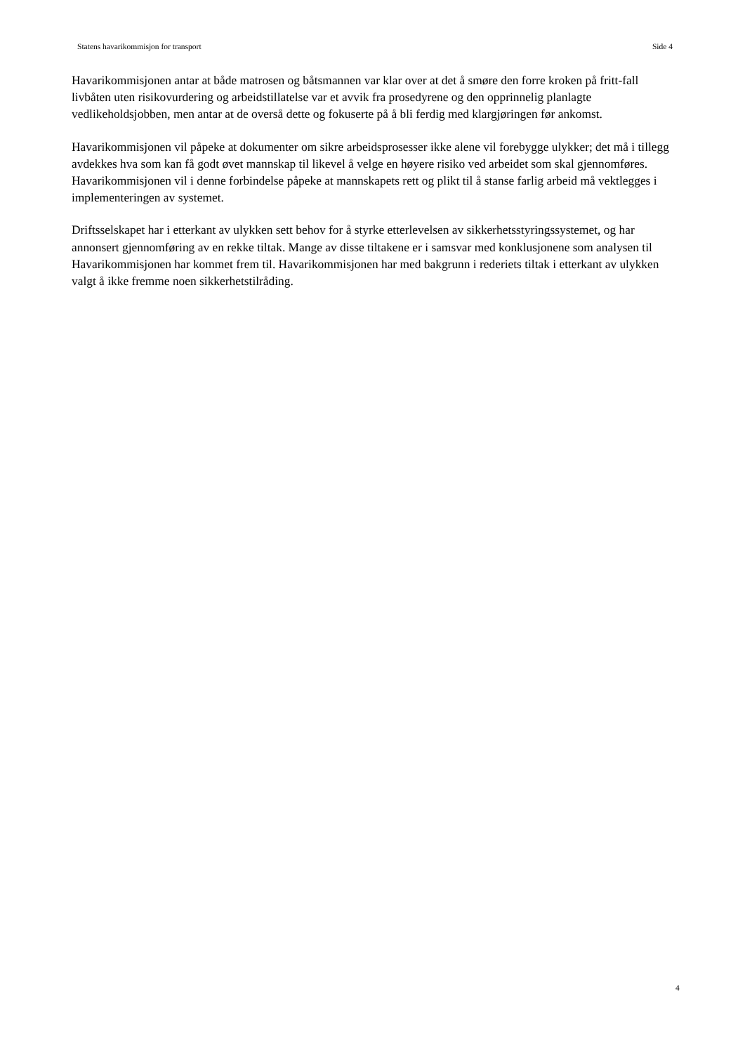Statens havarikommisjon for transport Side 4
Havarikommisjonen antar at både matrosen og båtsmannen var klar over at det å smøre den forre kroken på fritt-fall livbåten uten risikovurdering og arbeidstillatelse var et avvik fra prosedyrene og den opprinnelig planlagte vedlikeholdsjobben, men antar at de overså dette og fokuserte på å bli ferdig med klargjøringen før ankomst.
Havarikommisjonen vil påpeke at dokumenter om sikre arbeidsprosesser ikke alene vil forebygge ulykker; det må i tillegg avdekkes hva som kan få godt øvet mannskap til likevel å velge en høyere risiko ved arbeidet som skal gjennomføres. Havarikommisjonen vil i denne forbindelse påpeke at mannskapets rett og plikt til å stanse farlig arbeid må vektlegges i implementeringen av systemet.
Driftsselskapet har i etterkant av ulykken sett behov for å styrke etterlevelsen av sikkerhetsstyringssystemet, og har annonsert gjennomføring av en rekke tiltak. Mange av disse tiltakene er i samsvar med konklusjonene som analysen til Havarikommisjonen har kommet frem til. Havarikommisjonen har med bakgrunn i rederiets tiltak i etterkant av ulykken valgt å ikke fremme noen sikkerhetstilråding.
4